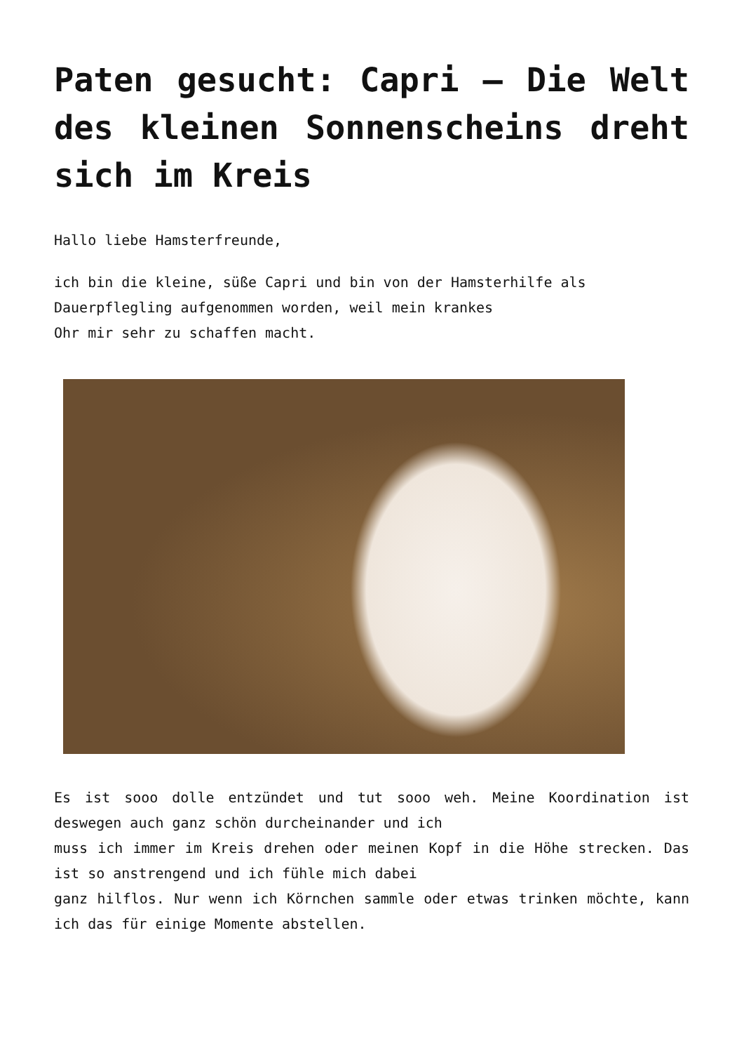Paten gesucht: Capri – Die Welt des kleinen Sonnenscheins dreht sich im Kreis
Hallo liebe Hamsterfreunde,
ich bin die kleine, süße Capri und bin von der Hamsterhilfe als Dauerpflegling aufgenommen worden, weil mein krankes
Ohr mir sehr zu schaffen macht.
Es ist sooo dolle entzündet und tut sooo weh. Meine Koordination ist deswegen auch ganz schön durcheinander und ich
muss ich immer im Kreis drehen oder meinen Kopf in die Höhe strecken. Das ist so anstrengend und ich fühle mich dabei
ganz hilflos. Nur wenn ich Körnchen sammle oder etwas trinken möchte, kann ich das für einige Momente abstellen.